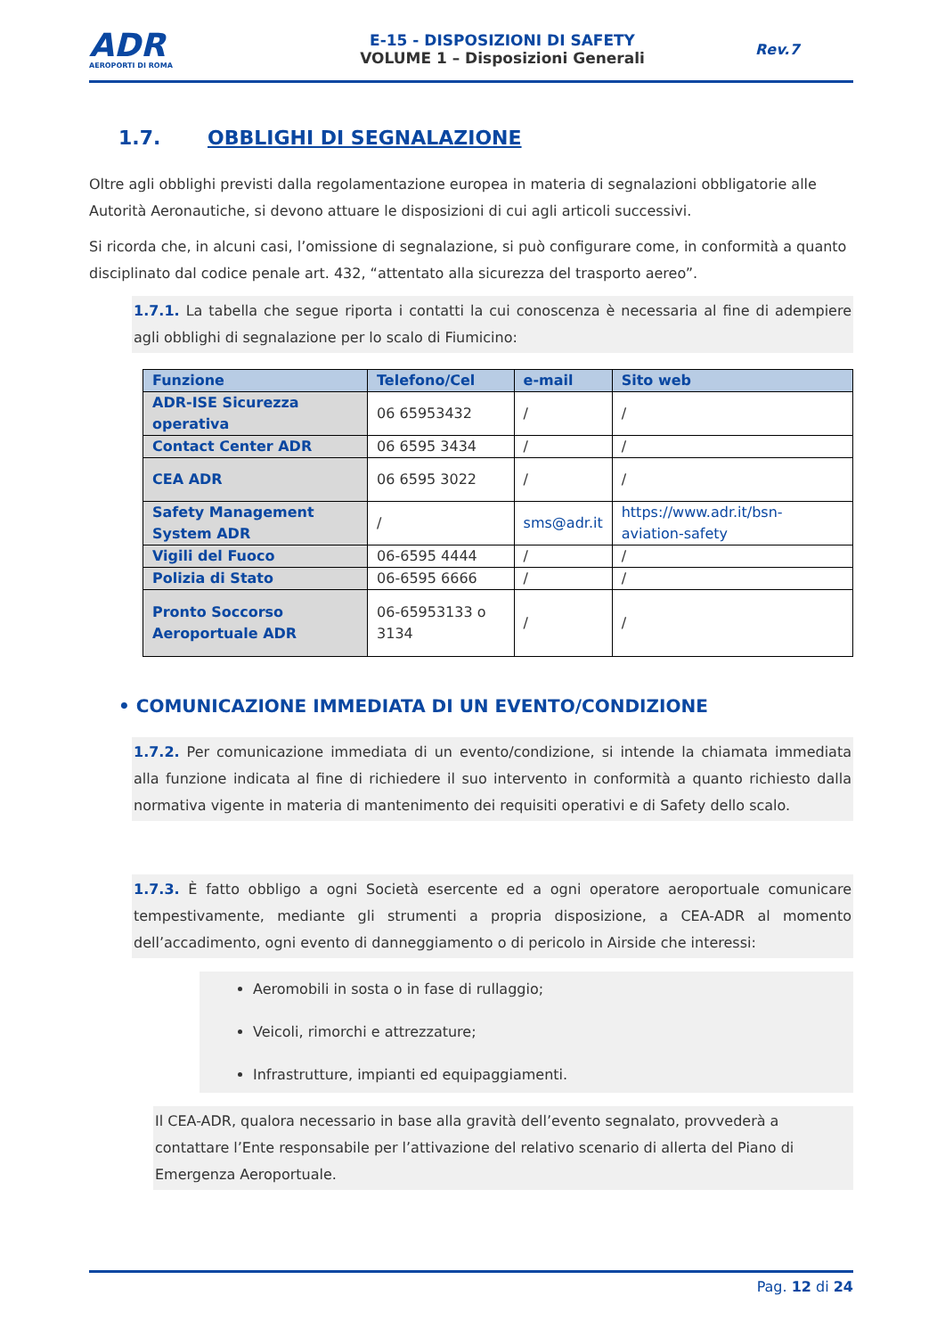ADR
AEROPORTI DI ROMA
E-15 - DISPOSIZIONI DI SAFETY
VOLUME 1 – Disposizioni Generali
Rev.7
1.7. OBBLIGHI DI SEGNALAZIONE
Oltre agli obblighi previsti dalla regolamentazione europea in materia di segnalazioni obbligatorie alle Autorità Aeronautiche, si devono attuare le disposizioni di cui agli articoli successivi.
Si ricorda che, in alcuni casi, l’omissione di segnalazione, si può configurare come, in conformità a quanto disciplinato dal codice penale art. 432, “attentato alla sicurezza del trasporto aereo”.
1.7.1. La tabella che segue riporta i contatti la cui conoscenza è necessaria al fine di adempiere agli obblighi di segnalazione per lo scalo di Fiumicino:
| Funzione | Telefono/Cel | e-mail | Sito web |
| --- | --- | --- | --- |
| ADR-ISE Sicurezza operativa | 06 65953432 | / | / |
| Contact Center ADR | 06 6595 3434 | / | / |
| CEA ADR | 06 6595 3022 | / | / |
| Safety Management System ADR | / | sms@adr.it | https://www.adr.it/bsn-aviation-safety |
| Vigili del Fuoco | 06-6595 4444 | / | / |
| Polizia di Stato | 06-6595 6666 | / | / |
| Pronto Soccorso Aeroportuale ADR | 06-65953133 o 3134 | / | / |
• COMUNICAZIONE IMMEDIATA DI UN EVENTO/CONDIZIONE
1.7.2. Per comunicazione immediata di un evento/condizione, si intende la chiamata immediata alla funzione indicata al fine di richiedere il suo intervento in conformità a quanto richiesto dalla normativa vigente in materia di mantenimento dei requisiti operativi e di Safety dello scalo.
1.7.3. È fatto obbligo a ogni Società esercente ed a ogni operatore aeroportuale comunicare tempestivamente, mediante gli strumenti a propria disposizione, a CEA-ADR al momento dell’accadimento, ogni evento di danneggiamento o di pericolo in Airside che interessi:
Aeromobili in sosta o in fase di rullaggio;
Veicoli, rimorchi e attrezzature;
Infrastrutture, impianti ed equipaggiamenti.
Il CEA-ADR, qualora necessario in base alla gravità dell’evento segnalato, provvederà a contattare l’Ente responsabile per l’attivazione del relativo scenario di allerta del Piano di Emergenza Aeroportuale.
Pag. 12 di 24